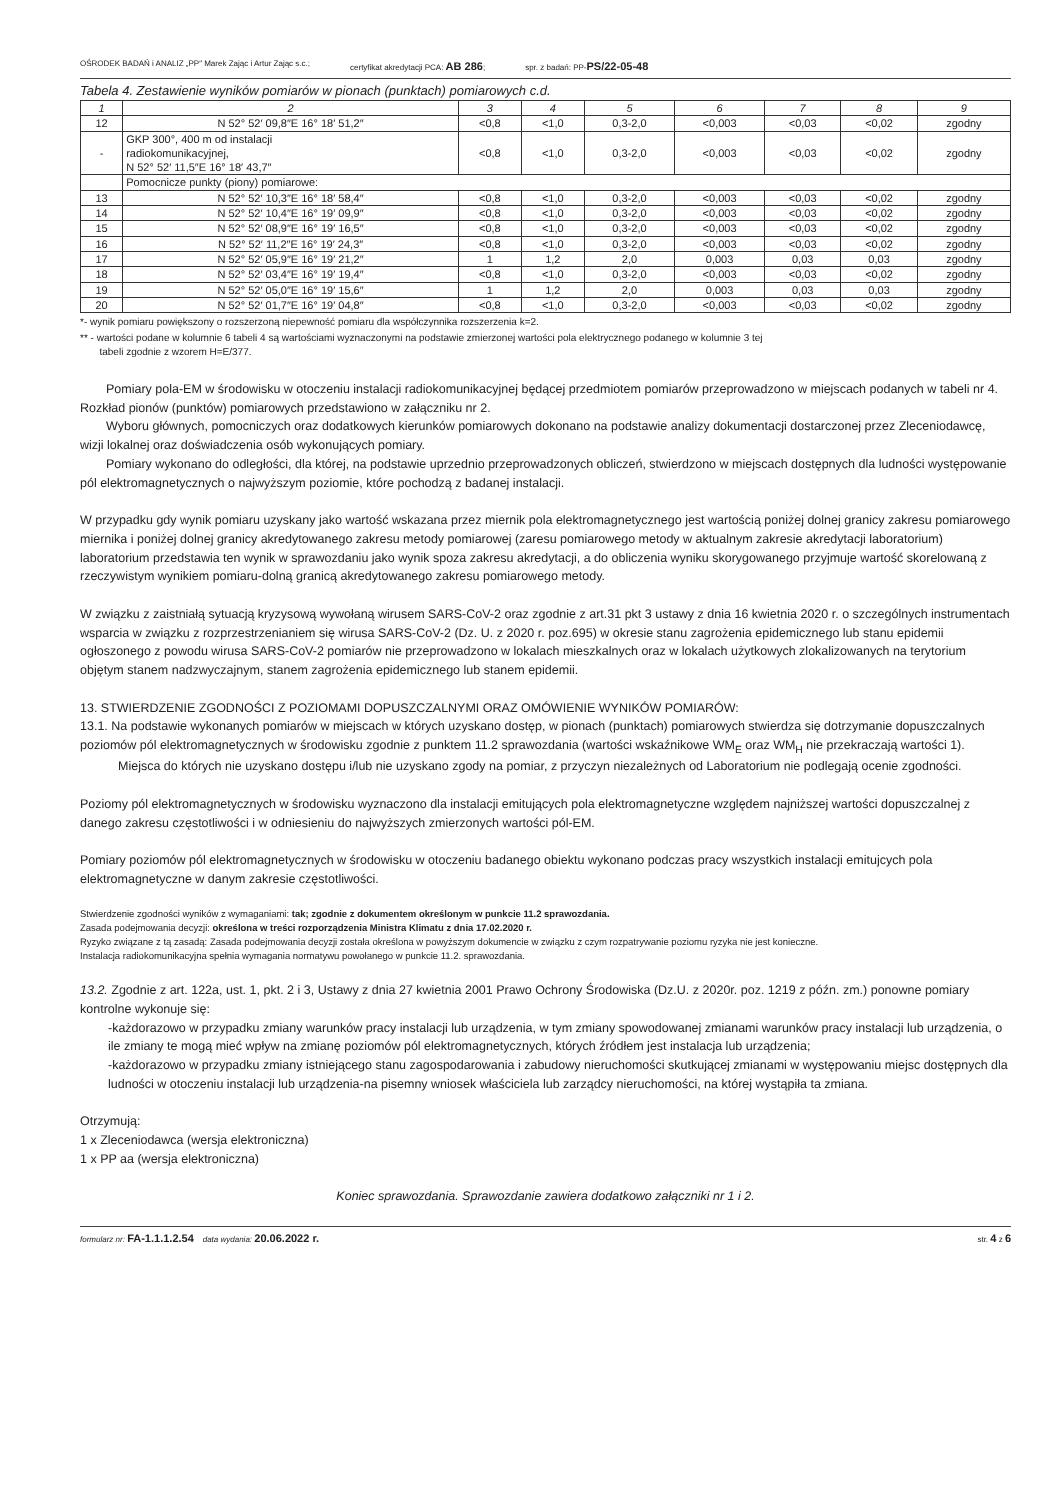OŚRODEK BADAŃ i ANALIZ „PP" Marek Zając i Artur Zając s.c.; certyfikat akredytacji PCA: AB 286; spr. z badań: PP-PS/22-05-48
Tabela 4. Zestawienie wyników pomiarów w pionach (punktach) pomiarowych c.d.
| 1 | 2 | 3 | 4 | 5 | 6 | 7 | 8 | 9 |
| --- | --- | --- | --- | --- | --- | --- | --- | --- |
| 12 | N 52° 52′ 09,8″E 16° 18′ 51,2″ | <0,8 | <1,0 | 0,3-2,0 | <0,003 | <0,03 | <0,02 | zgodny |
| - | GKP 300°, 400 m od instalacji radiokomunikacyjnej, N 52° 52′ 11,5″E 16° 18′ 43,7″ | <0,8 | <1,0 | 0,3-2,0 | <0,003 | <0,03 | <0,02 | zgodny |
| | Pomocnicze punkty (piony) pomiarowe: | | | | | | | |
| 13 | N 52° 52′ 10,3″E 16° 18′ 58,4″ | <0,8 | <1,0 | 0,3-2,0 | <0,003 | <0,03 | <0,02 | zgodny |
| 14 | N 52° 52′ 10,4″E 16° 19′ 09,9″ | <0,8 | <1,0 | 0,3-2,0 | <0,003 | <0,03 | <0,02 | zgodny |
| 15 | N 52° 52′ 08,9″E 16° 19′ 16,5″ | <0,8 | <1,0 | 0,3-2,0 | <0,003 | <0,03 | <0,02 | zgodny |
| 16 | N 52° 52′ 11,2″E 16° 19′ 24,3″ | <0,8 | <1,0 | 0,3-2,0 | <0,003 | <0,03 | <0,02 | zgodny |
| 17 | N 52° 52′ 05,9″E 16° 19′ 21,2″ | 1 | 1,2 | 2,0 | 0,003 | 0,03 | 0,03 | zgodny |
| 18 | N 52° 52′ 03,4″E 16° 19′ 19,4″ | <0,8 | <1,0 | 0,3-2,0 | <0,003 | <0,03 | <0,02 | zgodny |
| 19 | N 52° 52′ 05,0″E 16° 19′ 15,6″ | 1 | 1,2 | 2,0 | 0,003 | 0,03 | 0,03 | zgodny |
| 20 | N 52° 52′ 01,7″E 16° 19′ 04,8″ | <0,8 | <1,0 | 0,3-2,0 | <0,003 | <0,03 | <0,02 | zgodny |
*- wynik pomiaru powiększony o rozszerzoną niepewność pomiaru dla współczynnika rozszerzenia k=2.
** - wartości podane w kolumnie 6 tabeli 4 są wartościami wyznaczonymi na podstawie zmierzonej wartości pola elektrycznego podanego w kolumnie 3 tej
tabeli zgodnie z wzorem H=E/377.
Pomiary pola-EM w środowisku w otoczeniu instalacji radiokomunikacyjnej będącej przedmiotem pomiarów przeprowadzono w miejscach podanych w tabeli nr 4. Rozkład pionów (punktów) pomiarowych przedstawiono w załączniku nr 2.
Wyboru głównych, pomocniczych oraz dodatkowych kierunków pomiarowych dokonano na podstawie analizy dokumentacji dostarczonej przez Zleceniodawcę, wizji lokalnej oraz doświadczenia osób wykonujących pomiary.
Pomiary wykonano do odległości, dla której, na podstawie uprzednio przeprowadzonych obliczeń, stwierdzono w miejscach dostępnych dla ludności występowanie pól elektromagnetycznych o najwyższym poziomie, które pochodzą z badanej instalacji.
W przypadku gdy wynik pomiaru uzyskany jako wartość wskazana przez miernik pola elektromagnetycznego jest wartością poniżej dolnej granicy zakresu pomiarowego miernika i poniżej dolnej granicy akredytowanego zakresu metody pomiarowej (zaresu pomiarowego metody w aktualnym zakresie akredytacji laboratorium) laboratorium przedstawia ten wynik w sprawozdaniu jako wynik spoza zakresu akredytacji, a do obliczenia wyniku skorygowanego przyjmuje wartość skorelowaną z rzeczywistym wynikiem pomiaru-dolną granicą akredytowanego zakresu pomiarowego metody.
W związku z zaistniałą sytuacją kryzysową wywołaną wirusem SARS-CoV-2 oraz zgodnie z art.31 pkt 3 ustawy z dnia 16 kwietnia 2020 r. o szczególnych instrumentach wsparcia w związku z rozprzestrzenianiem się wirusa SARS-CoV-2 (Dz. U. z 2020 r. poz.695) w okresie stanu zagrożenia epidemicznego lub stanu epidemii ogłoszonego z powodu wirusa SARS-CoV-2 pomiarów nie przeprowadzono w lokalach mieszkalnych oraz w lokalach użytkowych zlokalizowanych na terytorium objętym stanem nadzwyczajnym, stanem zagrożenia epidemicznego lub stanem epidemii.
13. STWIERDZENIE ZGODNOŚCI Z POZIOMAMI DOPUSZCZALNYMI ORAZ OMÓWIENIE WYNIKÓW POMIARÓW:
13.1. Na podstawie wykonanych pomiarów w miejscach w których uzyskano dostęp, w pionach (punktach) pomiarowych stwierdza się dotrzymanie dopuszczalnych poziomów pól elektromagnetycznych w środowisku zgodnie z punktem 11.2 sprawozdania (wartości wskaźnikowe WM<sub>E</sub> oraz WM<sub>H</sub> nie przekraczają wartości 1).
Miejsca do których nie uzyskano dostępu i/lub nie uzyskano zgody na pomiar, z przyczyn niezależnych od Laboratorium nie podlegają ocenie zgodności.
Poziomy pól elektromagnetycznych w środowisku wyznaczono dla instalacji emitujących pola elektromagnetyczne względem najniższej wartości dopuszczalnej z danego zakresu częstotliwości i w odniesieniu do najwyższych zmierzonych wartości pól-EM.
Pomiary poziomów pól elektromagnetycznych w środowisku w otoczeniu badanego obiektu wykonano podczas pracy wszystkich instalacji emitujcych pola elektromagnetyczne w danym zakresie częstotliwości.
Stwierdzenie zgodności wyników z wymaganiami: tak; zgodnie z dokumentem określonym w punkcie 11.2 sprawozdania.
Zasada podejmowania decyzji: określona w treści rozporządzenia Ministra Klimatu z dnia 17.02.2020 r.
Ryzyko związane z tą zasadą: Zasada podejmowania decyzji została określona w powyższym dokumencie w związku z czym rozpatrywanie poziomu ryzyka nie jest konieczne.
Instalacja radiokomunikacyjna spełnia wymagania normatywu powołanego w punkcie 11.2. sprawozdania.
13.2. Zgodnie z art. 122a, ust. 1, pkt. 2 i 3, Ustawy z dnia 27 kwietnia 2001 Prawo Ochrony Środowiska (Dz.U. z 2020r. poz. 1219 z późn. zm.) ponowne pomiary kontrolne wykonuje się:
-każdorazowo w przypadku zmiany warunków pracy instalacji lub urządzenia, w tym zmiany spowodowanej zmianami warunków pracy instalacji lub urządzenia, o ile zmiany te mogą mieć wpływ na zmianę poziomów pól elektromagnetycznych, których źródłem jest instalacja lub urządzenia;
-każdorazowo w przypadku zmiany istniejącego stanu zagospodarowania i zabudowy nieruchomości skutkującej zmianami w występowaniu miejsc dostępnych dla ludności w otoczeniu instalacji lub urządzenia-na pisemny wniosek właściciela lub zarządcy nieruchomości, na której wystąpiła ta zmiana.
Otrzymują:
1 x Zleceniodawca (wersja elektroniczna)
1 x PP aa (wersja elektroniczna)
Koniec sprawozdania. Sprawozdanie zawiera dodatkowo załączniki nr 1 i 2.
formularz nr: FA-1.1.1.2.54 data wydania: 20.06.2022 r. str. 4 z 6